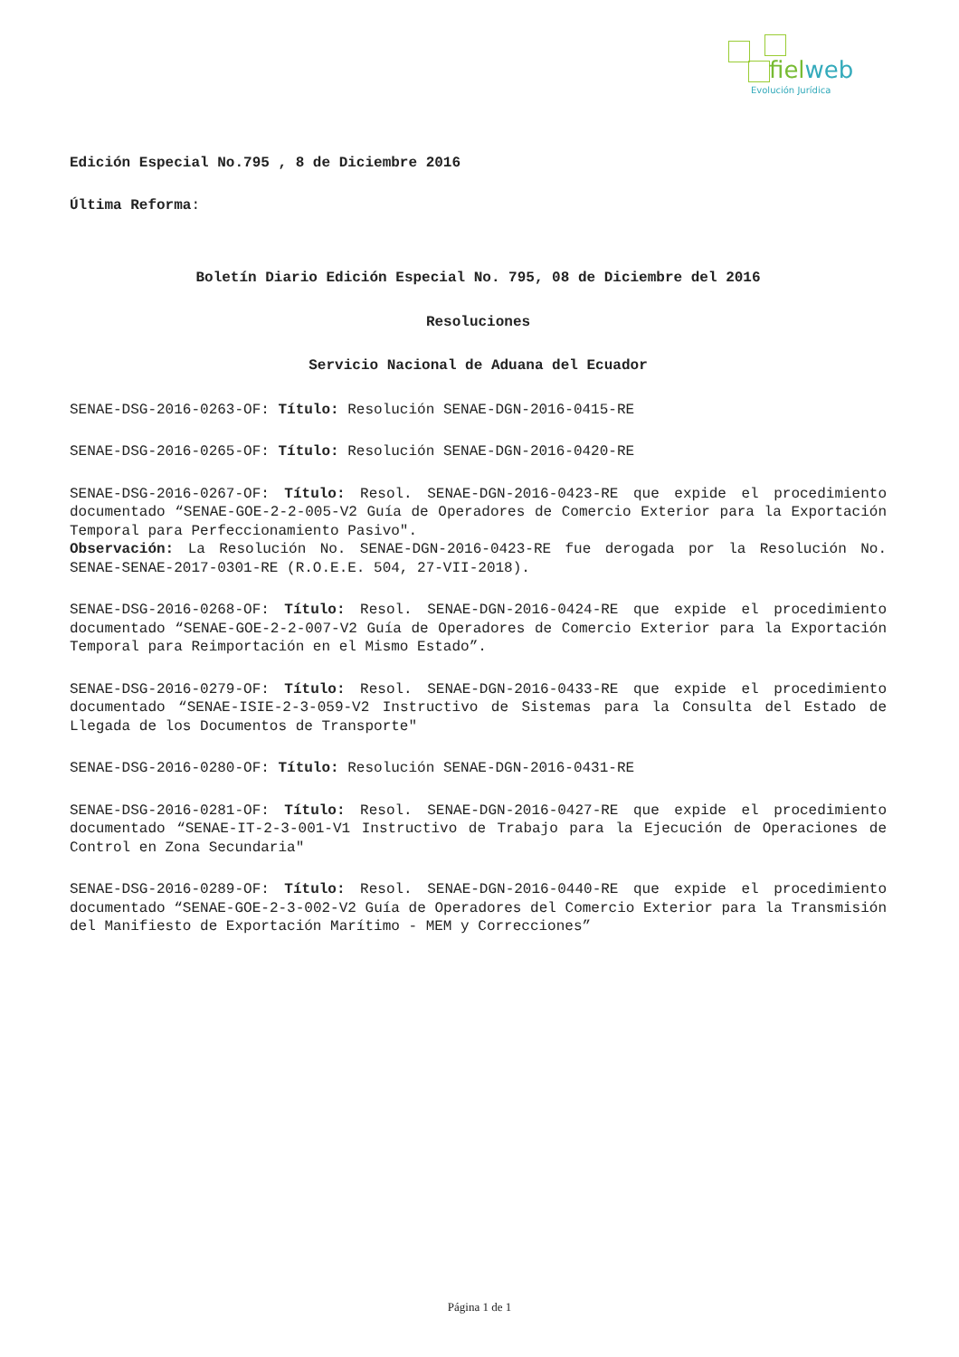fielweb
Evolución Jurídica
Edición Especial No.795 , 8 de Diciembre 2016
Última Reforma:
Boletín Diario Edición Especial No. 795, 08 de Diciembre del 2016
Resoluciones
Servicio Nacional de Aduana del Ecuador
SENAE-DSG-2016-0263-OF: Título: Resolución SENAE-DGN-2016-0415-RE
SENAE-DSG-2016-0265-OF: Título: Resolución SENAE-DGN-2016-0420-RE
SENAE-DSG-2016-0267-OF: Título: Resol. SENAE-DGN-2016-0423-RE que expide el procedimiento documentado “SENAE-GOE-2-2-005-V2 Guía de Operadores de Comercio Exterior para la Exportación Temporal para Perfeccionamiento Pasivo".
Observación: La Resolución No. SENAE-DGN-2016-0423-RE fue derogada por la Resolución No. SENAE-SENAE-2017-0301-RE (R.O.E.E. 504, 27-VII-2018).
SENAE-DSG-2016-0268-OF: Título: Resol. SENAE-DGN-2016-0424-RE que expide el procedimiento documentado “SENAE-GOE-2-2-007-V2 Guía de Operadores de Comercio Exterior para la Exportación Temporal para Reimportación en el Mismo Estado”.
SENAE-DSG-2016-0279-OF: Título: Resol. SENAE-DGN-2016-0433-RE que expide el procedimiento documentado “SENAE-ISIE-2-3-059-V2 Instructivo de Sistemas para la Consulta del Estado de Llegada de los Documentos de Transporte"
SENAE-DSG-2016-0280-OF: Título: Resolución SENAE-DGN-2016-0431-RE
SENAE-DSG-2016-0281-OF: Título: Resol. SENAE-DGN-2016-0427-RE que expide el procedimiento documentado “SENAE-IT-2-3-001-V1 Instructivo de Trabajo para la Ejecución de Operaciones de Control en Zona Secundaria"
SENAE-DSG-2016-0289-OF: Título: Resol. SENAE-DGN-2016-0440-RE que expide el procedimiento documentado “SENAE-GOE-2-3-002-V2 Guía de Operadores del Comercio Exterior para la Transmisión del Manifiesto de Exportación Marítimo - MEM y Correcciones”
Página 1 de 1